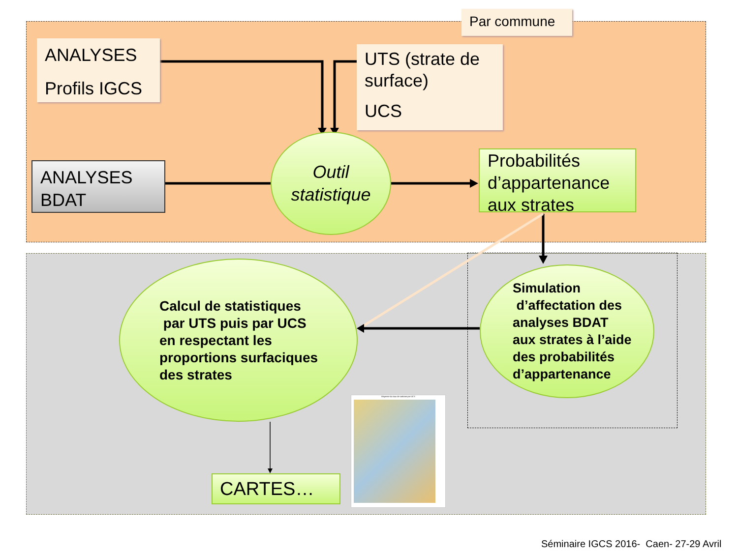Par commune
ANALYSES
Profils IGCS
UTS (strate de surface)
UCS
ANALYSES BDAT
Outil
statistique
Probabilités d’appartenance aux strates
Calcul de statistiques
par UTS puis par UCS
en respectant les
proportions surfaciques
des strates
Simulation
d’affectation des
analyses BDAT
aux strates à l’aide
des probabilités
d’appartenance
CARTES…
Moyenne du taux de carbone par UCS
Séminaire IGCS 2016- Caen- 27-29 Avril